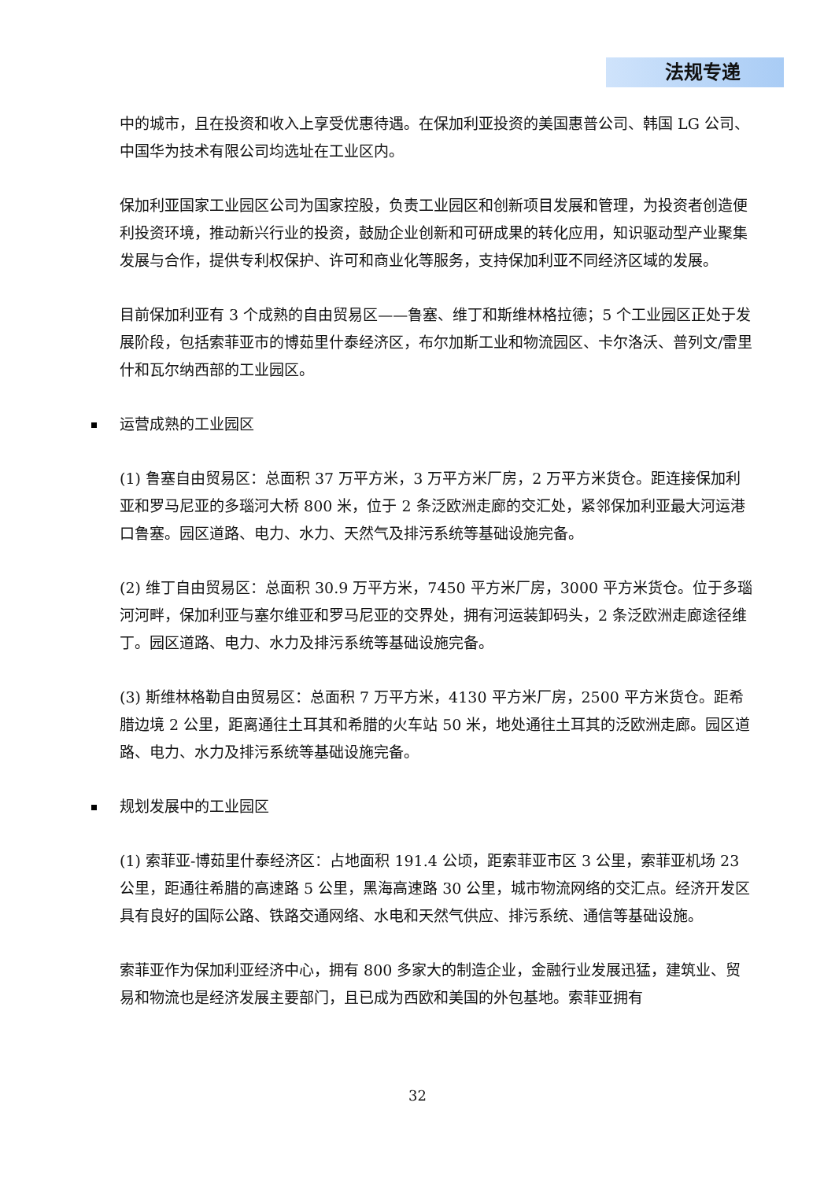法规专递
中的城市，且在投资和收入上享受优惠待遇。在保加利亚投资的美国惠普公司、韩国 LG 公司、中国华为技术有限公司均选址在工业区内。
保加利亚国家工业园区公司为国家控股，负责工业园区和创新项目发展和管理，为投资者创造便利投资环境，推动新兴行业的投资，鼓励企业创新和可研成果的转化应用，知识驱动型产业聚集发展与合作，提供专利权保护、许可和商业化等服务，支持保加利亚不同经济区域的发展。
目前保加利亚有 3 个成熟的自由贸易区——鲁塞、维丁和斯维林格拉德；5 个工业园区正处于发展阶段，包括索菲亚市的博茹里什泰经济区，布尔加斯工业和物流园区、卡尔洛沃、普列文/雷里什和瓦尔纳西部的工业园区。
运营成熟的工业园区
(1) 鲁塞自由贸易区：总面积 37 万平方米，3 万平方米厂房，2 万平方米货仓。距连接保加利亚和罗马尼亚的多瑙河大桥 800 米，位于 2 条泛欧洲走廊的交汇处，紧邻保加利亚最大河运港口鲁塞。园区道路、电力、水力、天然气及排污系统等基础设施完备。
(2) 维丁自由贸易区：总面积 30.9 万平方米，7450 平方米厂房，3000 平方米货仓。位于多瑙河河畔，保加利亚与塞尔维亚和罗马尼亚的交界处，拥有河运装卸码头，2 条泛欧洲走廊途径维丁。园区道路、电力、水力及排污系统等基础设施完备。
(3) 斯维林格勒自由贸易区：总面积 7 万平方米，4130 平方米厂房，2500 平方米货仓。距希腊边境 2 公里，距离通往土耳其和希腊的火车站 50 米，地处通往土耳其的泛欧洲走廊。园区道路、电力、水力及排污系统等基础设施完备。
规划发展中的工业园区
(1) 索菲亚-博茹里什泰经济区：占地面积 191.4 公顷，距索菲亚市区 3 公里，索菲亚机场 23 公里，距通往希腊的高速路 5 公里，黑海高速路 30 公里，城市物流网络的交汇点。经济开发区具有良好的国际公路、铁路交通网络、水电和天然气供应、排污系统、通信等基础设施。
索菲亚作为保加利亚经济中心，拥有 800 多家大的制造企业，金融行业发展迅猛，建筑业、贸易和物流也是经济发展主要部门，且已成为西欧和美国的外包基地。索菲亚拥有
32